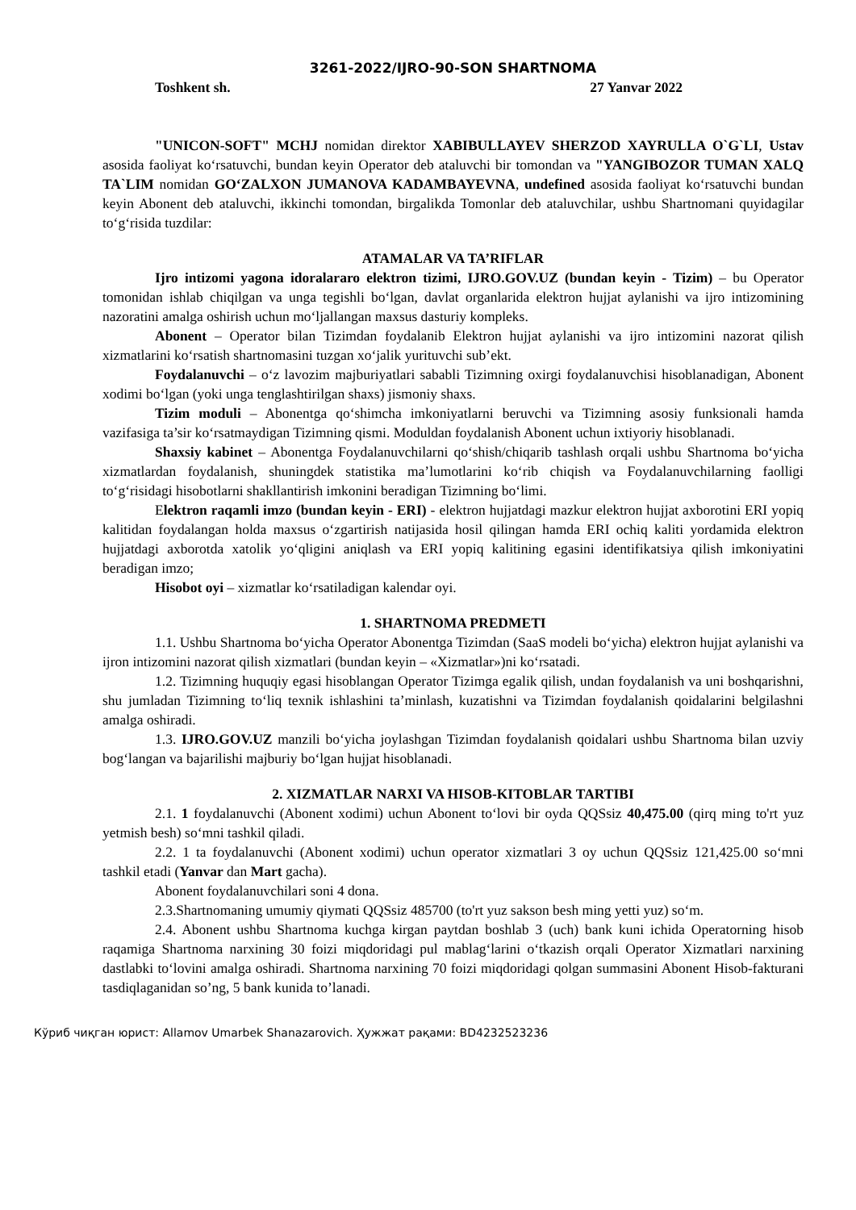3261-2022/IJRO-90-SON SHARTNOMA
Toshkent sh. 27 Yanvar 2022
"UNICON-SOFT" MCHJ nomidan direktor XABIBULLAYEV SHERZOD XAYRULLA O`G`LI, Ustav asosida faoliyat koʻrsatuvchi, bundan keyin Operator deb ataluvchi bir tomondan va "YANGIBOZOR TUMAN XALQ TA`LIM nomidan GOʻZALXON JUMANOVA KADAMBAYEVNA, undefined asosida faoliyat koʻrsatuvchi bundan keyin Abonent deb ataluvchi, ikkinchi tomondan, birgalikda Tomonlar deb ataluvchilar, ushbu Shartnomani quyidagilar toʻgʻrisida tuzdilar:
ATAMALAR VA TA’RIFLAR
Ijro intizomi yagona idoralararo elektron tizimi, IJRO.GOV.UZ (bundan keyin - Tizim) – bu Operator tomonidan ishlab chiqilgan va unga tegishli boʻlgan, davlat organlarida elektron hujjat aylanishi va ijro intizomining nazoratini amalga oshirish uchun moʻljallangan maxsus dasturiy kompleks.
Abonent – Operator bilan Tizimdan foydalanib Elektron hujjat aylanishi va ijro intizomini nazorat qilish xizmatlarini koʻrsatish shartnomasini tuzgan xoʻjalik yurituvchi sub’ekt.
Foydalanuvchi – oʻz lavozim majburiyatlari sababli Tizimning oxirgi foydalanuvchisi hisoblanadigan, Abonent xodimi boʻlgan (yoki unga tenglashtirilgan shaxs) jismoniy shaxs.
Tizim moduli – Abonentga qoʻshimcha imkoniyatlarni beruvchi va Tizimning asosiy funksionali hamda vazifasiga ta’sir koʻrsatmaydigan Tizimning qismi. Moduldan foydalanish Abonent uchun ixtiyoriy hisoblanadi.
Shaxsiy kabinet – Abonentga Foydalanuvchilarni qoʻshish/chiqarib tashlash orqali ushbu Shartnoma boʻyicha xizmatlardan foydalanish, shuningdek statistika ma’lumotlarini koʻrib chiqish va Foydalanuvchilarning faolligi toʻgʻrisidagi hisobotlarni shakllantirish imkonini beradigan Tizimning boʻlimi.
Elektron raqamli imzo (bundan keyin - ERI) - elektron hujjatdagi mazkur elektron hujjat axborotini ERI yopiq kalitidan foydalangan holda maxsus oʻzgartirish natijasida hosil qilingan hamda ERI ochiq kaliti yordamida elektron hujjatdagi axborotda xatolik yoʻqligini aniqlash va ERI yopiq kalitining egasini identifikatsiya qilish imkoniyatini beradigan imzo;
Hisobot oyi – xizmatlar koʻrsatiladigan kalendar oyi.
1. SHARTNOMA PREDMETI
1.1. Ushbu Shartnoma boʻyicha Operator Abonentga Tizimdan (SaaS modeli boʻyicha) elektron hujjat aylanishi va ijron intizomini nazorat qilish xizmatlari (bundan keyin – «Xizmatlar»)ni koʻrsatadi.
1.2. Tizimning huquqiy egasi hisoblangan Operator Tizimga egalik qilish, undan foydalanish va uni boshqarishni, shu jumladan Tizimning toʻliq texnik ishlashini ta’minlash, kuzatishni va Tizimdan foydalanish qoidalarini belgilashni amalga oshiradi.
1.3. IJRO.GOV.UZ manzili boʻyicha joylashgan Tizimdan foydalanish qoidalari ushbu Shartnoma bilan uzviy bogʻlangan va bajarilishi majburiy boʻlgan hujjat hisoblanadi.
2. XIZMATLAR NARXI VA HISOB-KITOBLAR TARTIBI
2.1. 1 foydalanuvchi (Abonent xodimi) uchun Abonent toʻlovi bir oyda QQSsiz 40,475.00 (qirq ming to'rt yuz yetmish besh) soʻmni tashkil qiladi.
2.2. 1 ta foydalanuvchi (Abonent xodimi) uchun operator xizmatlari 3 oy uchun QQSsiz 121,425.00 soʻmni tashkil etadi (Yanvar dan Mart gacha).
Abonent foydalanuvchilari soni 4 dona.
2.3.Shartnomaning umumiy qiymati QQSsiz 485700 (to'rt yuz sakson besh ming yetti yuz) soʻm.
2.4. Abonent ushbu Shartnoma kuchga kirgan paytdan boshlab 3 (uch) bank kuni ichida Operatorning hisob raqamiga Shartnoma narxining 30 foizi miqdoridagi pul mablagʻlarini oʻtkazish orqali Operator Xizmatlari narxining dastlabki toʻlovini amalga oshiradi. Shartnoma narxining 70 foizi miqdoridagi qolgan summasini Abonent Hisob-fakturani tasdiqlaganidan so’ng, 5 bank kunida to’lanadi.
Кўриб чиқган юрист: Allamov Umarbek Shanazarovich. Ҳужжат рақами: BD4232523236